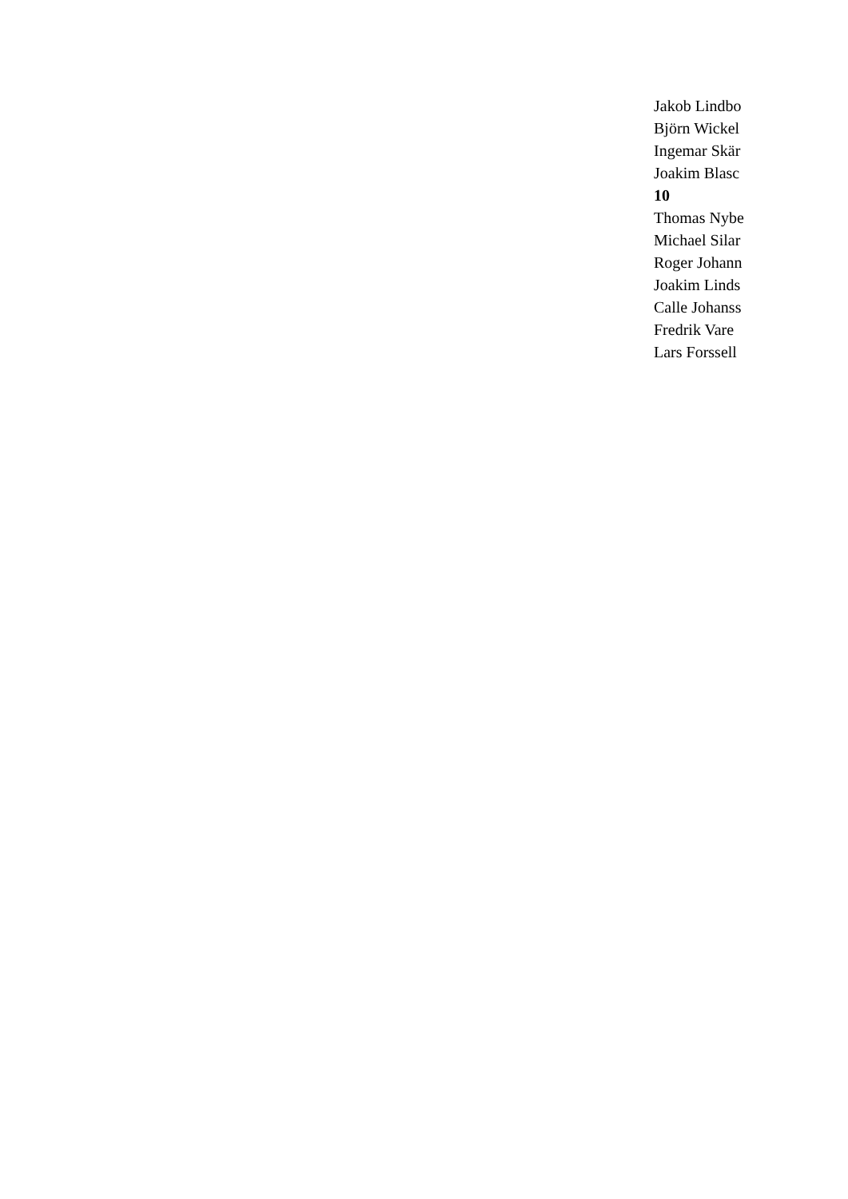Jakob Lindbo
Björn Wickel
Ingemar Skär
Joakim Blasc
10
Thomas Nybe
Michael Silar
Roger Johann
Joakim Linds
Calle Johanss
Fredrik Vare
Lars Forssell